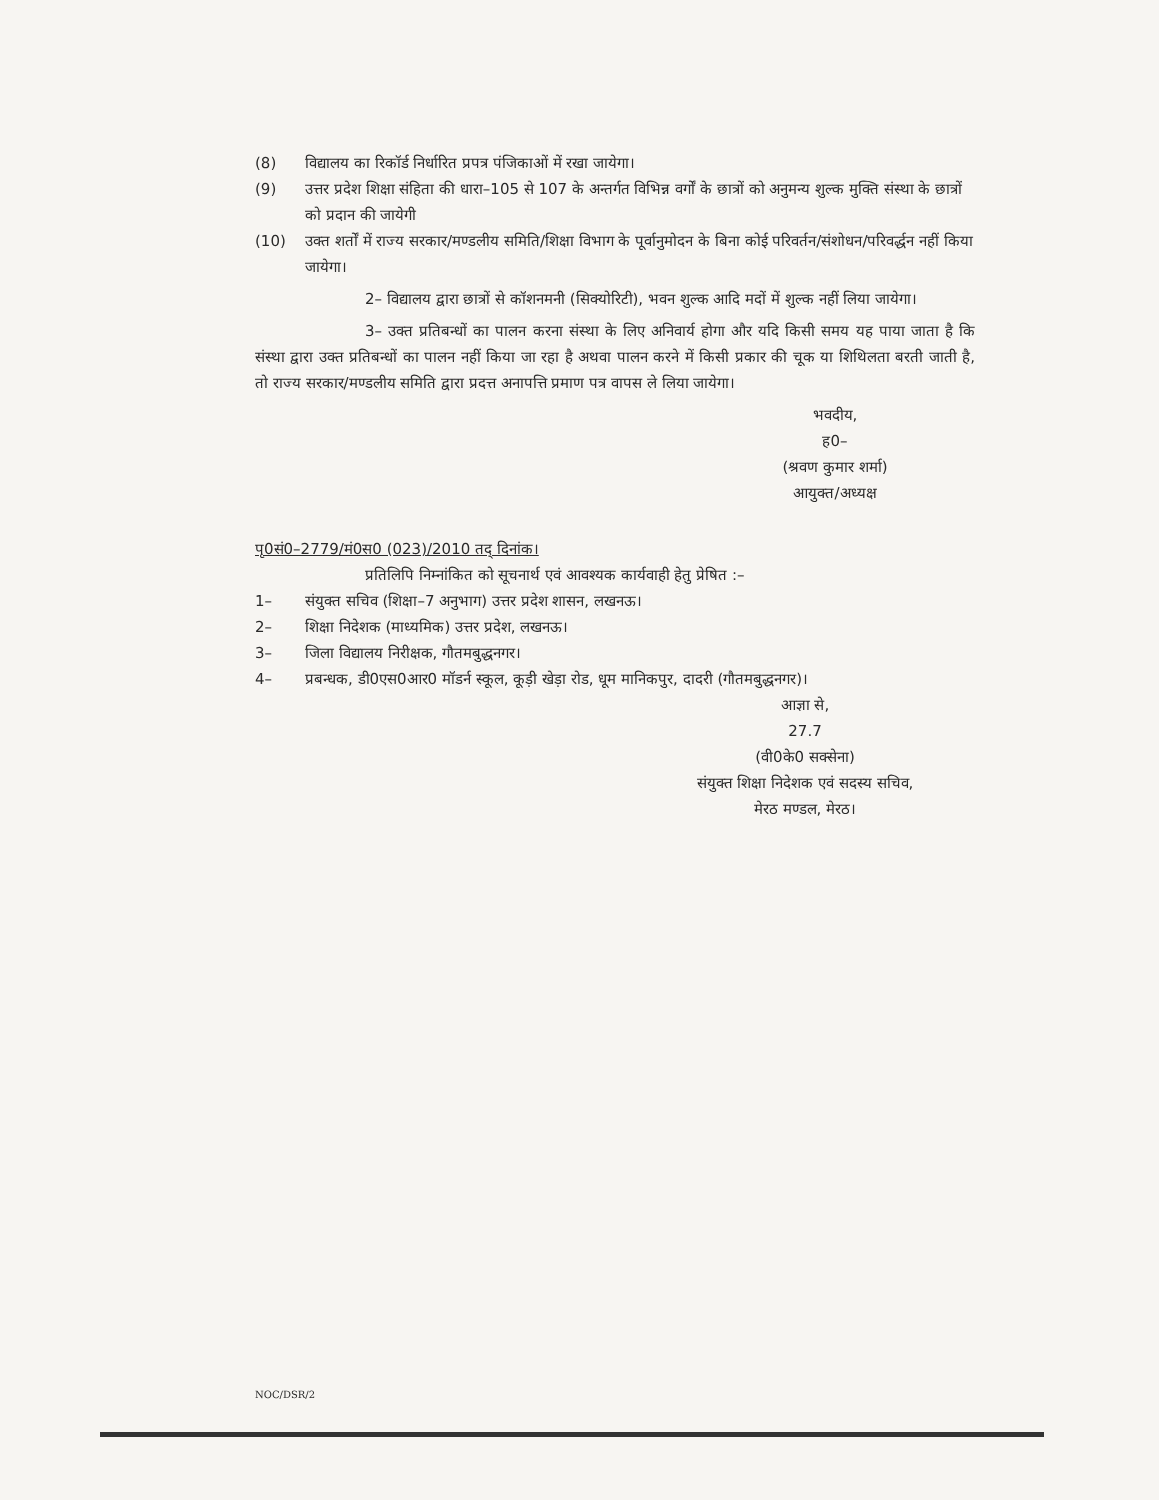(8) विद्यालय का रिकॉर्ड निर्धारित प्रपत्र पंजिकाओं में रखा जायेगा।
(9) उत्तर प्रदेश शिक्षा संहिता की धारा–105 से 107 के अन्तर्गत विभिन्न वर्गों के छात्रों को अनुमन्य शुल्क मुक्ति संस्था के छात्रों को प्रदान की जायेगी
(10) उक्त शर्तों में राज्य सरकार/मण्डलीय समिति/शिक्षा विभाग के पूर्वानुमोदन के बिना कोई परिवर्तन/संशोधन/परिवर्द्धन नहीं किया जायेगा।
2– विद्यालय द्वारा छात्रों से कॉशनमनी (सिक्योरिटी), भवन शुल्क आदि मदों में शुल्क नहीं लिया जायेगा।
3– उक्त प्रतिबन्धों का पालन करना संस्था के लिए अनिवार्य होगा और यदि किसी समय यह पाया जाता है कि संस्था द्वारा उक्त प्रतिबन्धों का पालन नहीं किया जा रहा है अथवा पालन करने में किसी प्रकार की चूक या शिथिलता बरती जाती है, तो राज्य सरकार/मण्डलीय समिति द्वारा प्रदत्त अनापत्ति प्रमाण पत्र वापस ले लिया जायेगा।
भवदीय,
ह0–
(श्रवण कुमार शर्मा)
आयुक्त/अध्यक्ष
पृ0सं0–2779/मं0स0 (023)/2010 तद् दिनांक।
प्रतिलिपि निम्नांकित को सूचनार्थ एवं आवश्यक कार्यवाही हेतु प्रेषित :–
1– संयुक्त सचिव (शिक्षा–7 अनुभाग) उत्तर प्रदेश शासन, लखनऊ।
2– शिक्षा निदेशक (माध्यमिक) उत्तर प्रदेश, लखनऊ।
3– जिला विद्यालय निरीक्षक, गौतमबुद्धनगर।
4– प्रबन्धक, डी0एस0आर0 मॉडर्न स्कूल, कूड़ी खेड़ा रोड, धूम मानिकपुर, दादरी (गौतमबुद्धनगर)।
आज्ञा से,
27.7
(वी0के0 सक्सेना)
संयुक्त शिक्षा निदेशक एवं सदस्य सचिव,
मेरठ मण्डल, मेरठ।
NOC/DSR/2